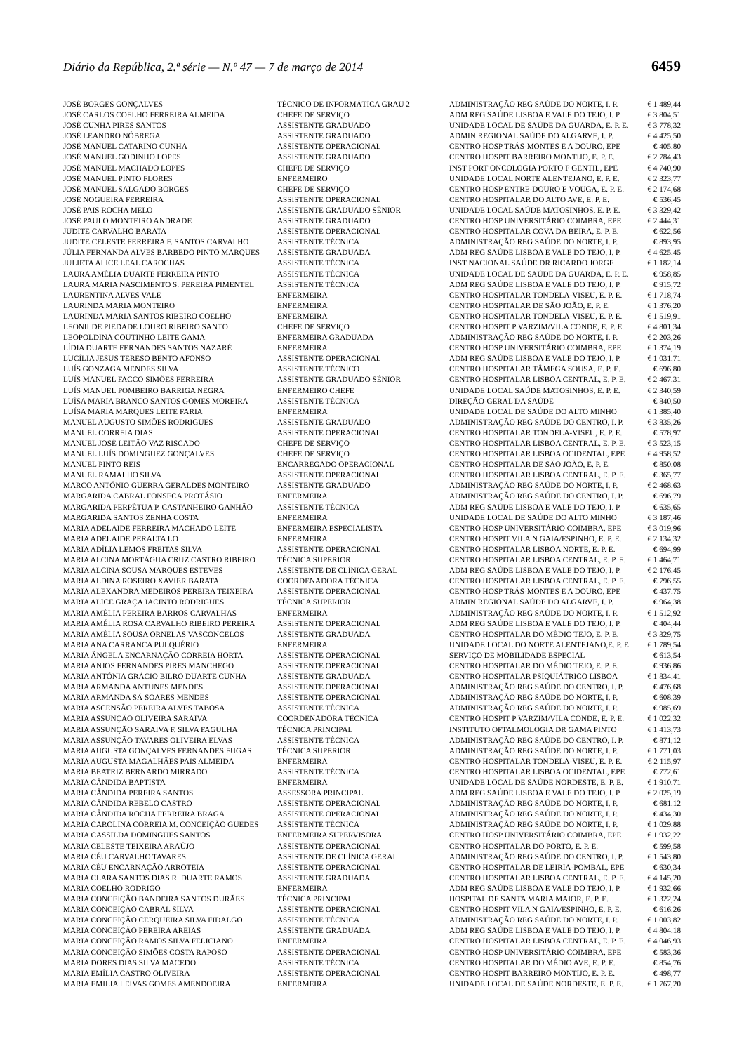Diário da República, 2.ª série — N.º 47 — 7 de março de 2014 6459
| JOSÉ BORGES GONÇALVES | TÉCNICO DE INFORMÁTICA GRAU 2 | ADMINISTRAÇÃO REG SAÚDE DO NORTE, I. P. | € 1 489,44 |
| JOSÉ CARLOS COELHO FERREIRA ALMEIDA | CHEFE DE SERVIÇO | ADM REG SAÚDE LISBOA E VALE DO TEJO, I. P. | € 3 804,51 |
| JOSÉ CUNHA PIRES SANTOS | ASSISTENTE GRADUADO | UNIDADE LOCAL DE SAÚDE DA GUARDA, E. P. E. | € 3 778,32 |
| JOSÉ LEANDRO NÓBREGA | ASSISTENTE GRADUADO | ADMIN REGIONAL SAÚDE DO ALGARVE, I. P. | € 4 425,50 |
| JOSÉ MANUEL CATARINO CUNHA | ASSISTENTE OPERACIONAL | CENTRO HOSP TRÁS-MONTES E A DOURO, EPE | € 405,80 |
| JOSÉ MANUEL GODINHO LOPES | ASSISTENTE GRADUADO | CENTRO HOSPIT BARREIRO MONTIJO, E. P. E. | € 2 784,43 |
| JOSÉ MANUEL MACHADO LOPES | CHEFE DE SERVIÇO | INST PORT ONCOLOGIA PORTO F GENTIL, EPE | € 4 740,90 |
| JOSÉ MANUEL PINTO FLORES | ENFERMEIRO | UNIDADE LOCAL NORTE ALENTEJANO, E. P. E. | € 2 323,77 |
| JOSÉ MANUEL SALGADO BORGES | CHEFE DE SERVIÇO | CENTRO HOSP ENTRE-DOURO E VOUGA, E. P. E. | € 2 174,68 |
| JOSÉ NOGUEIRA FERREIRA | ASSISTENTE OPERACIONAL | CENTRO HOSPITALAR DO ALTO AVE, E. P. E. | € 536,45 |
| JOSÉ PAIS ROCHA MELO | ASSISTENTE GRADUADO SÉNIOR | UNIDADE LOCAL SAÚDE MATOSINHOS, E. P. E. | € 3 329,42 |
| JOSÉ PAULO MONTEIRO ANDRADE | ASSISTENTE GRADUADO | CENTRO HOSP UNIVERSITÁRIO COIMBRA, EPE | € 2 444,31 |
| JUDITE CARVALHO BARATA | ASSISTENTE OPERACIONAL | CENTRO HOSPITALAR COVA DA BEIRA, E. P. E. | € 622,56 |
| JUDITE CELESTE FERREIRA F. SANTOS CARVALHO | ASSISTENTE TÉCNICA | ADMINISTRAÇÃO REG SAÚDE DO NORTE, I. P. | € 893,95 |
| JÚLIA FERNANDA ALVES BARBEDO PINTO MARQUES | ASSISTENTE GRADUADA | ADM REG SAÚDE LISBOA E VALE DO TEJO, I. P. | € 4 625,45 |
| JULIETA ALICE LEAL CAROCHAS | ASSISTENTE TÉCNICA | INST NACIONAL SAÚDE DR RICARDO JORGE | € 1 182,14 |
| LAURA AMÉLIA DUARTE FERREIRA PINTO | ASSISTENTE TÉCNICA | UNIDADE LOCAL DE SAÚDE DA GUARDA, E. P. E. | € 958,85 |
| LAURA MARIA NASCIMENTO S. PEREIRA PIMENTEL | ASSISTENTE TÉCNICA | ADM REG SAÚDE LISBOA E VALE DO TEJO, I. P. | € 915,72 |
| LAURENTINA ALVES VALE | ENFERMEIRA | CENTRO HOSPITALAR TONDELA-VISEU, E. P. E. | € 1 718,74 |
| LAURINDA MARIA MONTEIRO | ENFERMEIRA | CENTRO HOSPITALAR DE SÃO JOÃO, E. P. E. | € 1 376,20 |
| LAURINDA MARIA SANTOS RIBEIRO COELHO | ENFERMEIRA | CENTRO HOSPITALAR TONDELA-VISEU, E. P. E. | € 1 519,91 |
| LEONILDE PIEDADE LOURO RIBEIRO SANTO | CHEFE DE SERVIÇO | CENTRO HOSPIT P VARZIM/VILA CONDE, E. P. E. | € 4 801,34 |
| LEOPOLDINA COUTINHO LEITE GAMA | ENFERMEIRA GRADUADA | ADMINISTRAÇÃO REG SAÚDE DO NORTE, I. P. | € 2 203,26 |
| LÍDIA DUARTE FERNANDES SANTOS NAZARÉ | ENFERMEIRA | CENTRO HOSP UNIVERSITÁRIO COIMBRA, EPE | € 1 374,19 |
| LUCÍLIA JESUS TERESO BENTO AFONSO | ASSISTENTE OPERACIONAL | ADM REG SAÚDE LISBOA E VALE DO TEJO, I. P. | € 1 031,71 |
| LUÍS GONZAGA MENDES SILVA | ASSISTENTE TÉCNICO | CENTRO HOSPITALAR TÂMEGA SOUSA, E. P. E. | € 696,80 |
| LUÍS MANUEL FACCO SIMÕES FERREIRA | ASSISTENTE GRADUADO SÉNIOR | CENTRO HOSPITALAR LISBOA CENTRAL, E. P. E. | € 2 467,31 |
| LUÍS MANUEL POMBEIRO BARRIGA NEGRA | ENFERMEIRO CHEFE | UNIDADE LOCAL SAÚDE MATOSINHOS, E. P. E. | € 2 340,59 |
| LUÍSA MARIA BRANCO SANTOS GOMES MOREIRA | ASSISTENTE TÉCNICA | DIREÇÃO-GERAL DA SAÚDE | € 840,50 |
| LUÍSA MARIA MARQUES LEITE FARIA | ENFERMEIRA | UNIDADE LOCAL DE SAÚDE DO ALTO MINHO | € 1 385,40 |
| MANUEL AUGUSTO SIMÕES RODRIGUES | ASSISTENTE GRADUADO | ADMINISTRAÇÃO REG SAÚDE DO CENTRO, I. P. | € 3 835,26 |
| MANUEL CORREIA DIAS | ASSISTENTE OPERACIONAL | CENTRO HOSPITALAR TONDELA-VISEU, E. P. E. | € 578,97 |
| MANUEL JOSÉ LEITÃO VAZ RISCADO | CHEFE DE SERVIÇO | CENTRO HOSPITALAR LISBOA CENTRAL, E. P. E. | € 3 523,15 |
| MANUEL LUÍS DOMINGUEZ GONÇALVES | CHEFE DE SERVIÇO | CENTRO HOSPITALAR LISBOA OCIDENTAL, EPE | € 4 958,52 |
| MANUEL PINTO REIS | ENCARREGADO OPERACIONAL | CENTRO HOSPITALAR DE SÃO JOÃO, E. P. E. | € 850,08 |
| MANUEL RAMALHO SILVA | ASSISTENTE OPERACIONAL | CENTRO HOSPITALAR LISBOA CENTRAL, E. P. E. | € 365,77 |
| MARCO ANTÓNIO GUERRA GERALDES MONTEIRO | ASSISTENTE GRADUADO | ADMINISTRAÇÃO REG SAÚDE DO NORTE, I. P. | € 2 468,63 |
| MARGARIDA CABRAL FONSECA PROTÁSIO | ENFERMEIRA | ADMINISTRAÇÃO REG SAÚDE DO CENTRO, I. P. | € 696,79 |
| MARGARIDA PERPÉTUA P. CASTANHEIRO GANHÃO | ASSISTENTE TÉCNICA | ADM REG SAÚDE LISBOA E VALE DO TEJO, I. P. | € 635,65 |
| MARGARIDA SANTOS ZENHA COSTA | ENFERMEIRA | UNIDADE LOCAL DE SAÚDE DO ALTO MINHO | € 3 187,46 |
| MARIA ADELAIDE FERREIRA MACHADO LEITE | ENFERMEIRA ESPECIALISTA | CENTRO HOSP UNIVERSITÁRIO COIMBRA, EPE | € 3 019,96 |
| MARIA ADELAIDE PERALTA LO | ENFERMEIRA | CENTRO HOSPIT VILA N GAIA/ESPINHO, E. P. E. | € 2 134,32 |
| MARIA ADÍLIA LEMOS FREITAS SILVA | ASSISTENTE OPERACIONAL | CENTRO HOSPITALAR LISBOA NORTE, E. P. E. | € 694,99 |
| MARIA ALCINA MORTÁGUA CRUZ CASTRO RIBEIRO | TÉCNICA SUPERIOR | CENTRO HOSPITALAR LISBOA CENTRAL, E. P. E. | € 1 464,71 |
| MARIA ALCINA SOUSA MARQUES ESTEVES | ASSISTENTE DE CLÍNICA GERAL | ADM REG SAÚDE LISBOA E VALE DO TEJO, I. P. | € 2 176,45 |
| MARIA ALDINA ROSEIRO XAVIER BARATA | COORDENADORA TÉCNICA | CENTRO HOSPITALAR LISBOA CENTRAL, E. P. E. | € 796,55 |
| MARIA ALEXANDRA MEDEIROS PEREIRA TEIXEIRA | ASSISTENTE OPERACIONAL | CENTRO HOSP TRÁS-MONTES E A DOURO, EPE | € 437,75 |
| MARIA ALICE GRAÇA JACINTO RODRIGUES | TÉCNICA SUPERIOR | ADMIN REGIONAL SAÚDE DO ALGARVE, I. P. | € 964,38 |
| MARIA AMÉLIA PEREIRA BARROS CARVALHAS | ENFERMEIRA | ADMINISTRAÇÃO REG SAÚDE DO NORTE, I. P. | € 1 512,92 |
| MARIA AMÉLIA ROSA CARVALHO RIBEIRO PEREIRA | ASSISTENTE OPERACIONAL | ADM REG SAÚDE LISBOA E VALE DO TEJO, I. P. | € 404,44 |
| MARIA AMÉLIA SOUSA ORNELAS VASCONCELOS | ASSISTENTE GRADUADA | CENTRO HOSPITALAR DO MÉDIO TEJO, E. P. E. | € 3 329,75 |
| MARIA ANA CARRANCA PULQUÉRIO | ENFERMEIRA | UNIDADE LOCAL DO NORTE ALENTEJANO,E. P. E. | € 1 789,54 |
| MARIA ÂNGELA ENCARNAÇÃO CORREIA HORTA | ASSISTENTE OPERACIONAL | SERVIÇO DE MOBILIDADE ESPECIAL | € 613,54 |
| MARIA ANJOS FERNANDES PIRES MANCHEGO | ASSISTENTE OPERACIONAL | CENTRO HOSPITALAR DO MÉDIO TEJO, E. P. E. | € 936,86 |
| MARIA ANTÓNIA GRÁCIO BILRO DUARTE CUNHA | ASSISTENTE GRADUADA | CENTRO HOSPITALAR PSIQUIÁTRICO LISBOA | € 1 834,41 |
| MARIA ARMANDA ANTUNES MENDES | ASSISTENTE OPERACIONAL | ADMINISTRAÇÃO REG SAÚDE DO CENTRO, I. P. | € 476,68 |
| MARIA ARMANDA SÁ SOARES MENDES | ASSISTENTE OPERACIONAL | ADMINISTRAÇÃO REG SAÚDE DO NORTE, I. P. | € 608,39 |
| MARIA ASCENSÃO PEREIRA ALVES TABOSA | ASSISTENTE TÉCNICA | ADMINISTRAÇÃO REG SAÚDE DO NORTE, I. P. | € 985,69 |
| MARIA ASSUNÇÃO OLIVEIRA SARAIVA | COORDENADORA TÉCNICA | CENTRO HOSPIT P VARZIM/VILA CONDE, E. P. E. | € 1 022,32 |
| MARIA ASSUNÇÃO SARAIVA F. SILVA FAGULHA | TÉCNICA PRINCIPAL | INSTITUTO OFTALMOLOGIA DR GAMA PINTO | € 1 413,73 |
| MARIA ASSUNÇÃO TAVARES OLIVEIRA ELVAS | ASSISTENTE TÉCNICA | ADMINISTRAÇÃO REG SAÚDE DO CENTRO, I. P. | € 871,12 |
| MARIA AUGUSTA GONÇALVES FERNANDES FUGAS | TÉCNICA SUPERIOR | ADMINISTRAÇÃO REG SAÚDE DO NORTE, I. P. | € 1 771,03 |
| MARIA AUGUSTA MAGALHÃES PAIS ALMEIDA | ENFERMEIRA | CENTRO HOSPITALAR TONDELA-VISEU, E. P. E. | € 2 115,97 |
| MARIA BEATRIZ BERNARDO MIRRADO | ASSISTENTE TÉCNICA | CENTRO HOSPITALAR LISBOA OCIDENTAL, EPE | € 772,61 |
| MARIA CÂNDIDA BAPTISTA | ENFERMEIRA | UNIDADE LOCAL DE SAÚDE NORDESTE, E. P. E. | € 1 910,71 |
| MARIA CÂNDIDA PEREIRA SANTOS | ASSESSORA PRINCIPAL | ADM REG SAÚDE LISBOA E VALE DO TEJO, I. P. | € 2 025,19 |
| MARIA CÂNDIDA REBELO CASTRO | ASSISTENTE OPERACIONAL | ADMINISTRAÇÃO REG SAÚDE DO NORTE, I. P. | € 681,12 |
| MARIA CÂNDIDA ROCHA FERREIRA BRAGA | ASSISTENTE OPERACIONAL | ADMINISTRAÇÃO REG SAÚDE DO NORTE, I. P. | € 434,30 |
| MARIA CAROLINA CORREIA M. CONCEIÇÃO GUEDES | ASSISTENTE TÉCNICA | ADMINISTRAÇÃO REG SAÚDE DO NORTE, I. P. | € 1 029,88 |
| MARIA CASSILDA DOMINGUES SANTOS | ENFERMEIRA SUPERVISORA | CENTRO HOSP UNIVERSITÁRIO COIMBRA, EPE | € 1 932,22 |
| MARIA CELESTE TEIXEIRA ARAÚJO | ASSISTENTE OPERACIONAL | CENTRO HOSPITALAR DO PORTO, E. P. E. | € 599,58 |
| MARIA CÉU CARVALHO TAVARES | ASSISTENTE DE CLÍNICA GERAL | ADMINISTRAÇÃO REG SAÚDE DO CENTRO, I. P. | € 1 543,80 |
| MARIA CÉU ENCARNAÇÃO ARROTEIA | ASSISTENTE OPERACIONAL | CENTRO HOSPITALAR DE LEIRIA-POMBAL, EPE | € 630,34 |
| MARIA CLARA SANTOS DIAS R. DUARTE RAMOS | ASSISTENTE GRADUADA | CENTRO HOSPITALAR LISBOA CENTRAL, E. P. E. | € 4 145,20 |
| MARIA COELHO RODRIGO | ENFERMEIRA | ADM REG SAÚDE LISBOA E VALE DO TEJO, I. P. | € 1 932,66 |
| MARIA CONCEIÇÃO BANDEIRA SANTOS DURÃES | TÉCNICA PRINCIPAL | HOSPITAL DE SANTA MARIA MAIOR, E. P. E. | € 1 322,24 |
| MARIA CONCEIÇÃO CABRAL SILVA | ASSISTENTE OPERACIONAL | CENTRO HOSPIT VILA N GAIA/ESPINHO, E. P. E. | € 616,26 |
| MARIA CONCEIÇÃO CERQUEIRA SILVA FIDALGO | ASSISTENTE TÉCNICA | ADMINISTRAÇÃO REG SAÚDE DO NORTE, I. P. | € 1 003,82 |
| MARIA CONCEIÇÃO PEREIRA AREIAS | ASSISTENTE GRADUADA | ADM REG SAÚDE LISBOA E VALE DO TEJO, I. P. | € 4 804,18 |
| MARIA CONCEIÇÃO RAMOS SILVA FELICIANO | ENFERMEIRA | CENTRO HOSPITALAR LISBOA CENTRAL, E. P. E. | € 4 046,93 |
| MARIA CONCEIÇÃO SIMÕES COSTA RAPOSO | ASSISTENTE OPERACIONAL | CENTRO HOSP UNIVERSITÁRIO COIMBRA, EPE | € 583,36 |
| MARIA DORES DIAS SILVA MACEDO | ASSISTENTE TÉCNICA | CENTRO HOSPITALAR DO MÉDIO AVE, E. P. E. | € 854,76 |
| MARIA EMÍLIA CASTRO OLIVEIRA | ASSISTENTE OPERACIONAL | CENTRO HOSPIT BARREIRO MONTIJO, E. P. E. | € 498,77 |
| MARIA EMILIA LEIVAS GOMES AMENDOEIRA | ENFERMEIRA | UNIDADE LOCAL DE SAÚDE NORDESTE, E. P. E. | € 1 767,20 |